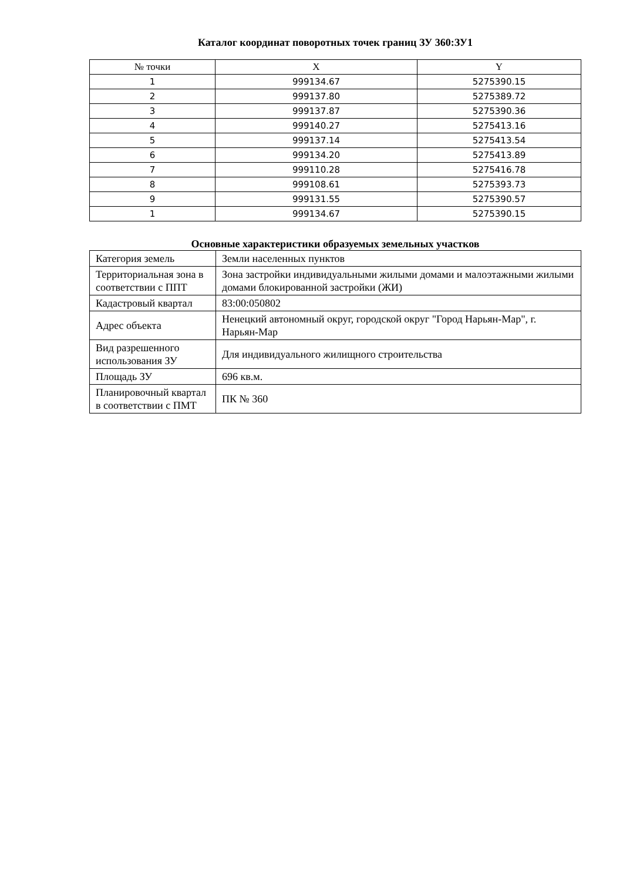Каталог координат поворотных точек границ ЗУ 360:ЗУ1
| № точки | X | Y |
| --- | --- | --- |
| 1 | 999134.67 | 5275390.15 |
| 2 | 999137.80 | 5275389.72 |
| 3 | 999137.87 | 5275390.36 |
| 4 | 999140.27 | 5275413.16 |
| 5 | 999137.14 | 5275413.54 |
| 6 | 999134.20 | 5275413.89 |
| 7 | 999110.28 | 5275416.78 |
| 8 | 999108.61 | 5275393.73 |
| 9 | 999131.55 | 5275390.57 |
| 1 | 999134.67 | 5275390.15 |
Основные характеристики образуемых земельных участков
| Категория земель | Земли населенных пунктов |
| Территориальная зона в соответствии с ППТ | Зона застройки индивидуальными жилыми домами и малоэтажными жилыми домами блокированной застройки (ЖИ) |
| Кадастровый квартал | 83:00:050802 |
| Адрес объекта | Ненецкий автономный округ, городской округ "Город Нарьян-Мар", г. Нарьян-Мар |
| Вид разрешенного использования ЗУ | Для индивидуального жилищного строительства |
| Площадь ЗУ | 696 кв.м. |
| Планировочный квартал в соответствии с ПМТ | ПК № 360 |